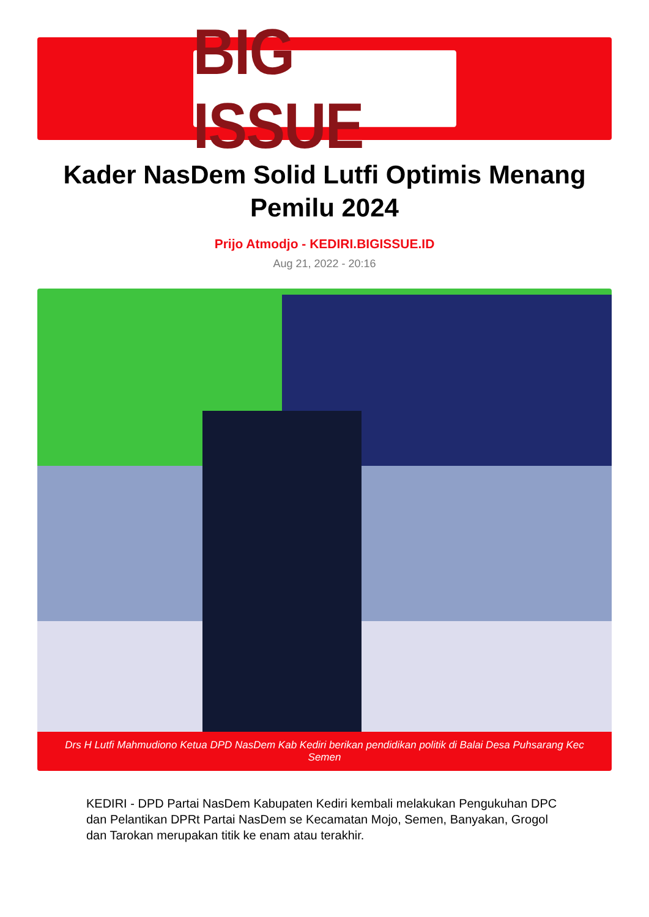BIG ISSUE
Kader NasDem Solid Lutfi Optimis Menang Pemilu 2024
Prijo Atmodjo - KEDIRI.BIGISSUE.ID
Aug 21, 2022 - 20:16
Drs H Lutfi Mahmudiono Ketua DPD NasDem Kab Kediri berikan pendidikan politik di Balai Desa Puhsarang Kec Semen
KEDIRI - DPD Partai NasDem Kabupaten Kediri kembali melakukan Pengukuhan DPC dan Pelantikan DPRt Partai NasDem se Kecamatan Mojo, Semen, Banyakan, Grogol dan Tarokan merupakan titik ke enam atau terakhir.